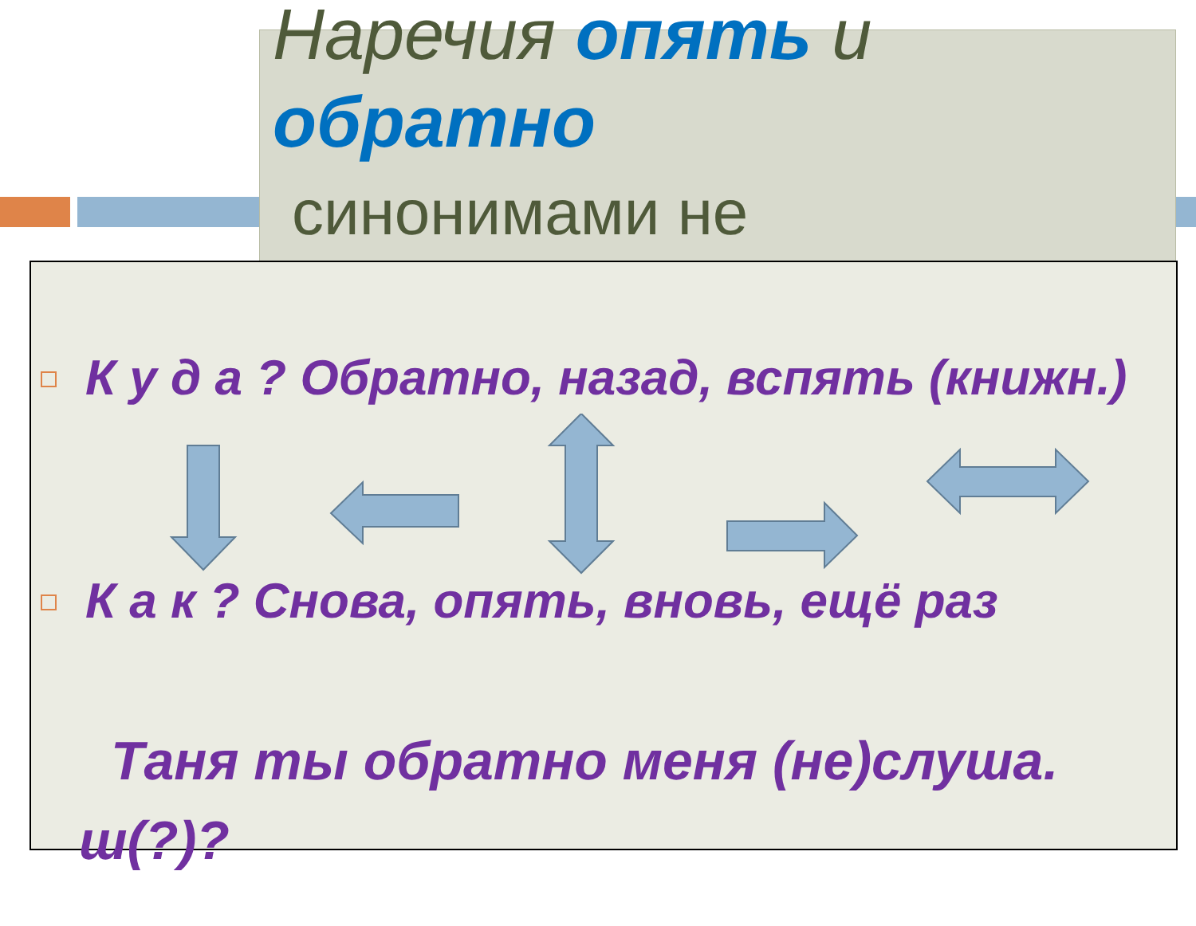Наречия опять и обратно
синонимами не
К у д а ? Обратно, назад, вспять (книжн.)
К а к ? Снова, опять, вновь, ещё раз
Таня ты обратно меня (не)слуша.
ш(?)?